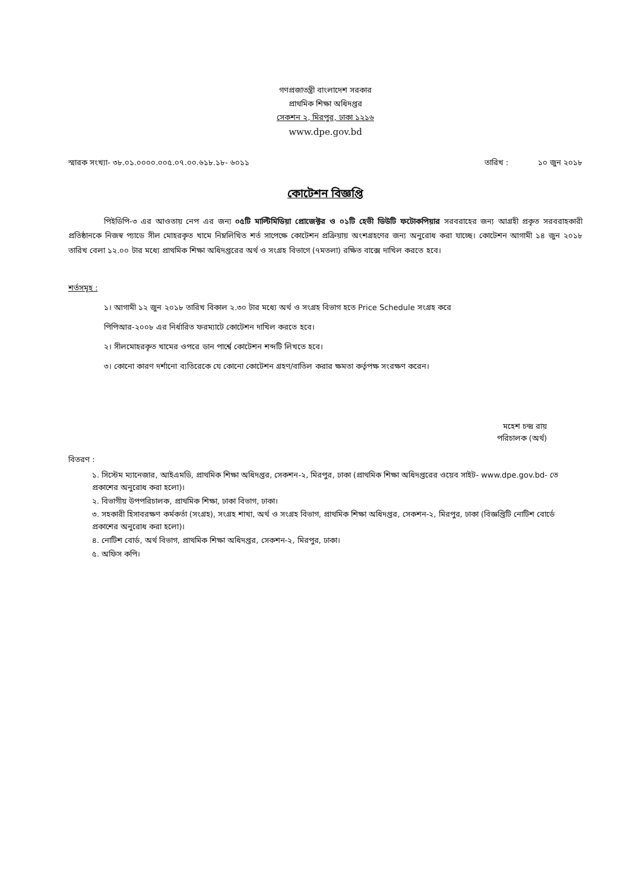গণপ্রজাতন্ত্রী বাংলাদেশ সরকার
প্রাথমিক শিক্ষা অধিদপ্তর
সেকশন ২, মিরপুর, ঢাকা ১২১৬
www.dpe.gov.bd
স্মারক সংখ্যা- ৩৮.০১.০০০০.০০৫.০৭.০০.৬১৮.১৮- ৬০১১ তারিখ : ১০ জুন ২০১৮
কোটেশন বিজ্ঞপ্তি
পিইডিপি-৩ এর আওতায় নেপ এর জন্য ০৫টি মাল্টিমিডিয়া প্রোজেক্টর ও ০১টি হেভী ডিউটি ফটোকপিয়ার সরবরাহের জন্য আগ্রহী প্রকৃত সরবরাহকারী প্রতিষ্ঠানকে নিজস্ব প্যাডে সীল মোহরকৃত খামে নিম্নলিখিত শর্ত সাপেক্ষে কোটেশন প্রক্রিয়ায় অংশগ্রহণের জন্য অনুরোধ করা যাচ্ছে। কোটেশন আগামী ১৪ জুন ২০১৮ তারিখ বেলা ১২.০০ টার মধ্যে প্রাথমিক শিক্ষা অধিদপ্তরের অর্থ ও সংগ্রহ বিভাগে (৭মতলা) রক্ষিত বাক্সে দাখিল করতে হবে।
শর্তসমূহ :
১। আগামী ১২ জুন ২০১৮ তারিখ বিকাল ২.৩০ টার মধ্যে অর্থ ও সংগ্রহ বিভাগ হতে Price Schedule সংগ্রহ করে
পিপিআর-২০০৮ এর নির্ধারিত ফরম্যাটে কোটেশন দাখিল করতে হবে।
২। সীলমোহরকৃত খামের ওপরে ডান পার্শ্বে কোটেশন শব্দটি লিখতে হবে।
৩। কোনো কারণ দর্শানো ব্যতিরেকে যে কোনো কোটেশন গ্রহণ/বাতিল করার ক্ষমতা কর্তৃপক্ষ সংরক্ষণ করেন।
মহেশ চন্দ্র রায়
পরিচালক (অর্থ)
বিতরণ :
১. সিস্টেম ম্যানেজার, আইএমডি, প্রাথমিক শিক্ষা অধিদপ্তর, সেকশন-২, মিরপুর, ঢাকা (প্রাথমিক শিক্ষা অধিদপ্তরের ওয়েব সাইট- www.dpe.gov.bd- তে প্রকাশের অনুরোধ করা হলো)।
২. বিভাগীয় উপপরিচালক, প্রাথমিক শিক্ষা, ঢাকা বিভাগ, ঢাকা।
৩. সহকারী হিসাবরক্ষণ কর্মকর্তা (সংগ্রহ), সংগ্রহ শাখা, অর্থ ও সংগ্রহ বিভাগ, প্রাথমিক শিক্ষা অধিদপ্তর, সেকশন-২, মিরপুর, ঢাকা (বিজ্ঞপ্তিটি নোটিশ বোর্ডে প্রকাশের অনুরোধ করা হলো)।
৪. নোটিশ বোর্ড, অর্থ বিভাগ, প্রাথমিক শিক্ষা অধিদপ্তর, সেকশন-২, মিরপুর, ঢাকা।
৫. অফিস কপি।